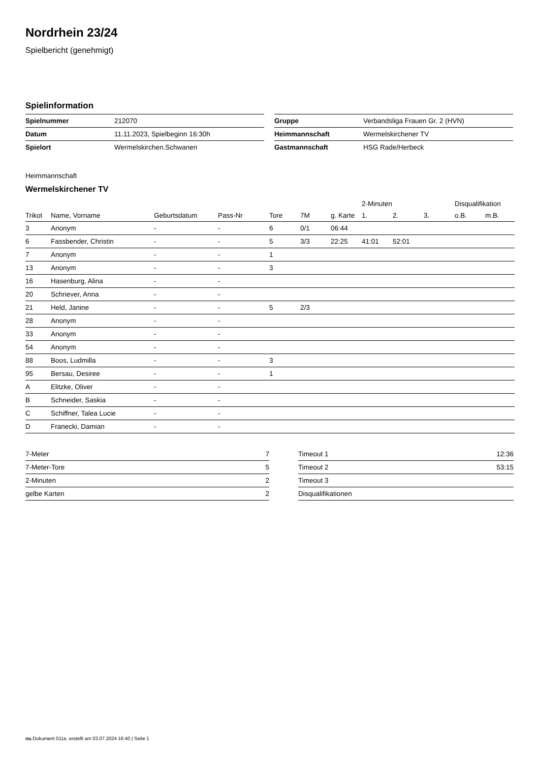Nordrhein 23/24
Spielbericht (genehmigt)
Spielinformation
| Spielnummer | 212070 |
| Datum | 11.11.2023, Spielbeginn 16:30h |
| Spielort | Wermelskirchen.Schwanen |
| Gruppe | Verbandsliga Frauen Gr. 2 (HVN) |
| Heimmannschaft | Wermelskirchener TV |
| Gastmannschaft | HSG Rade/Herbeck |
Heimmannschaft
Wermelskirchener TV
| | | | | | | | 2-Minuten | | | Disqualifikation | |
| --- | --- | --- | --- | --- | --- | --- | --- | --- | --- | --- | --- |
| Trikot | Name, Vorname | Geburtsdatum | Pass-Nr | Tore | 7M | g. Karte | 1. | 2. | 3. | o.B. | m.B. |
| 3 | Anonym | - | - | 6 | 0/1 | 06:44 | | | | | |
| 6 | Fassbender, Christin | - | - | 5 | 3/3 | 22:25 | 41:01 | 52:01 | | | |
| 7 | Anonym | - | - | 1 | | | | | | | |
| 13 | Anonym | - | - | 3 | | | | | | | |
| 16 | Hasenburg, Alina | - | - | | | | | | | | |
| 20 | Schriever, Anna | - | - | | | | | | | | |
| 21 | Held, Janine | - | - | 5 | 2/3 | | | | | | |
| 28 | Anonym | - | - | | | | | | | | |
| 33 | Anonym | - | - | | | | | | | | |
| 54 | Anonym | - | - | | | | | | | | |
| 88 | Boos, Ludmilla | - | - | 3 | | | | | | | |
| 95 | Bersau, Desiree | - | - | 1 | | | | | | | |
| A | Elitzke, Oliver | - | - | | | | | | | | |
| B | Schneider, Saskia | - | - | | | | | | | | |
| C | Schiffner, Talea Lucie | - | - | | | | | | | | |
| D | Franecki, Damian | - | - | | | | | | | | |
| 7-Meter | 7 |
| 7-Meter-Tore | 5 |
| 2-Minuten | 2 |
| gelbe Karten | 2 |
| Timeout 1 | 12:36 |
| Timeout 2 | 53:15 |
| Timeout 3 | |
| Disqualifikationen | |
nu.Dokument 011e, erstellt am 03.07.2024 16:40 | Seite 1